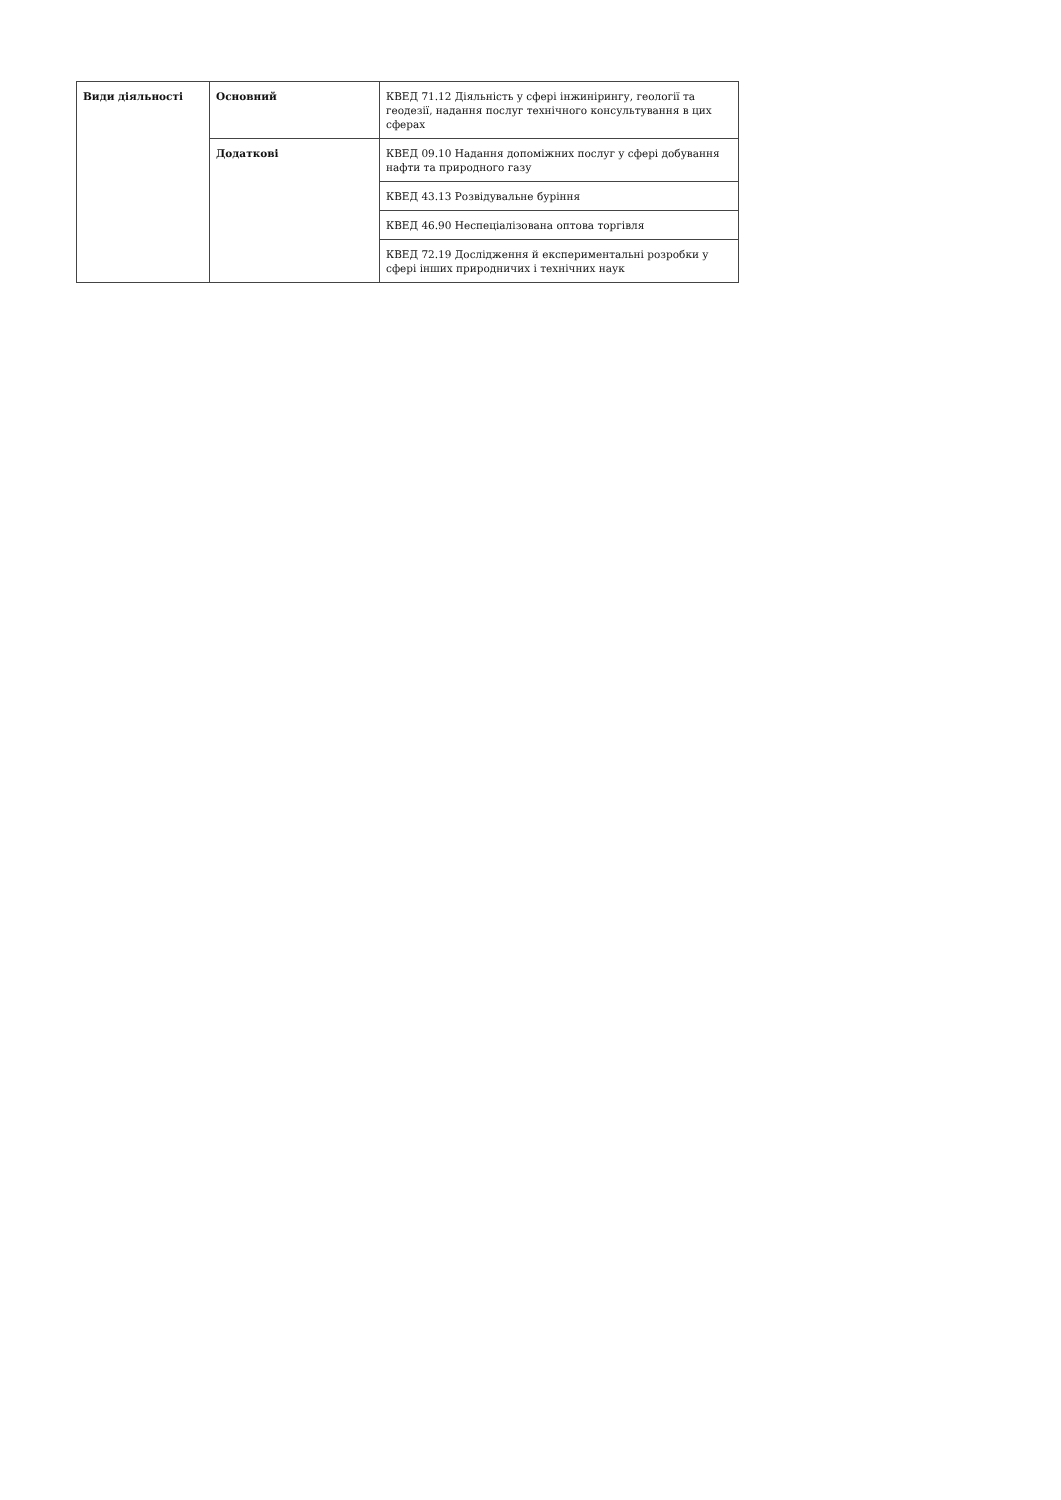| Види діяльності | Основний | КВЕД 71.12 Діяльність у сфері інжинірингу, геології та геодезії, надання послуг технічного консультування в цих сферах |
| | Додаткові | КВЕД 09.10 Надання допоміжних послуг у сфері добування нафти та природного газу |
| | | КВЕД 43.13 Розвідувальне буріння |
| | | КВЕД 46.90 Неспеціалізована оптова торгівля |
| | | КВЕД 72.19 Дослідження й експериментальні розробки у сфері інших природничих і технічних наук |